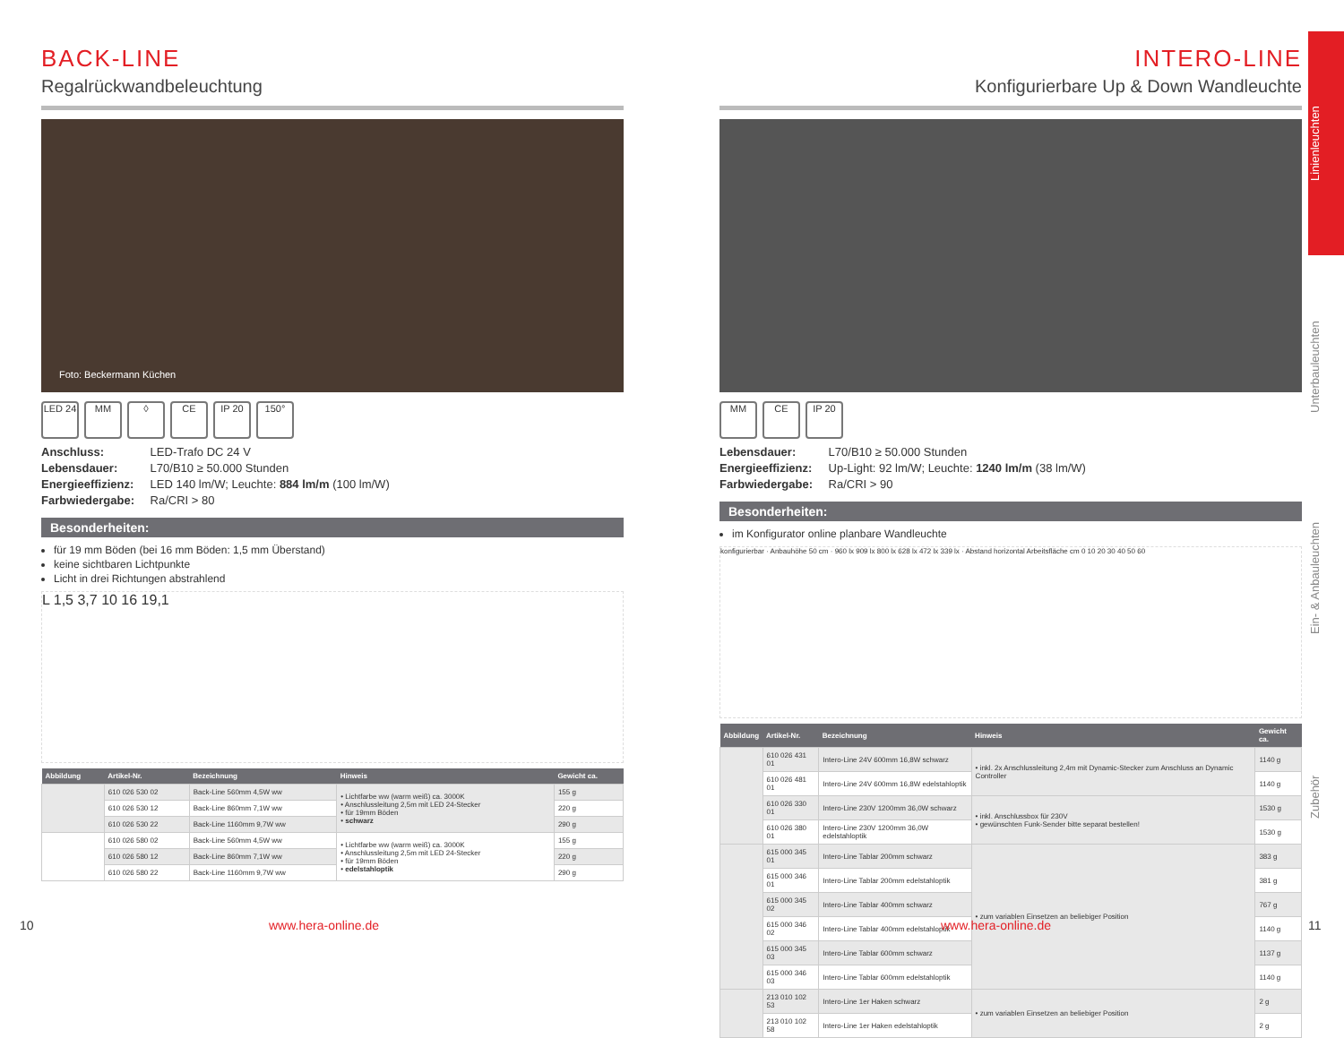BACK-LINE
Regalrückwandbeleuchtung
Foto: Beckermann Küchen
LED 24
MM ◊ CE IP 20 150°
Anschluss: LED-Trafo DC 24 V
Lebensdauer: L70/B10 ≥ 50.000 Stunden
Energieeffizienz: LED 140 lm/W; Leuchte: 884 lm/m (100 lm/W)
Farbwiedergabe: Ra/CRI > 80
Besonderheiten:
für 19 mm Böden (bei 16 mm Böden: 1,5 mm Überstand)
keine sichtbaren Lichtpunkte
Licht in drei Richtungen abstrahlend
L 1,5 3,7 10 16 19,1
| Abbildung | Artikel-Nr. | Bezeichnung | Hinweis | Gewicht ca. |
| --- | --- | --- | --- | --- |
| | 610 026 530 02 | Back-Line 560mm 4,5W ww | • Lichtfarbe ww (warm weiß) ca. 3000K • Anschlussleitung 2,5m mit LED 24-Stecker • für 19mm Böden • schwarz | 155 g |
| | 610 026 530 12 | Back-Line 860mm 7,1W ww | | 220 g |
| | 610 026 530 22 | Back-Line 1160mm 9,7W ww | | 290 g |
| | 610 026 580 02 | Back-Line 560mm 4,5W ww | • Lichtfarbe ww (warm weiß) ca. 3000K • Anschlussleitung 2,5m mit LED 24-Stecker • für 19mm Böden • edelstahloptik | 155 g |
| | 610 026 580 12 | Back-Line 860mm 7,1W ww | | 220 g |
| | 610 026 580 22 | Back-Line 1160mm 9,7W ww | | 290 g |
10 www.hera-online.de
INTERO-LINE
Konfigurierbare Up & Down Wandleuchte
MM CE IP 20
Lebensdauer: L70/B10 ≥ 50.000 Stunden
Energieeffizienz: Up-Light: 92 lm/W; Leuchte: 1240 lm/m (38 lm/W)
Farbwiedergabe: Ra/CRI > 90
Besonderheiten:
im Konfigurator online planbare Wandleuchte
konfigurierbar · Anbauhöhe 50 cm · 960 lx 909 lx 800 lx 628 lx 472 lx 339 lx · Abstand horizontal Arbeitsfläche cm 0 10 20 30 40 50 60
| Abbildung | Artikel-Nr. | Bezeichnung | Hinweis | Gewicht ca. |
| --- | --- | --- | --- | --- |
| | 610 026 431 01 | Intero-Line 24V 600mm 16,8W schwarz | • inkl. 2x Anschlussleitung 2,4m mit Dynamic-Stecker zum Anschluss an Dynamic Controller | 1140 g |
| | 610 026 481 01 | Intero-Line 24V 600mm 16,8W edelstahloptik | | 1140 g |
| | 610 026 330 01 | Intero-Line 230V 1200mm 36,0W schwarz | • inkl. Anschlussbox für 230V • gewünschten Funk-Sender bitte separat bestellen! | 1530 g |
| | 610 026 380 01 | Intero-Line 230V 1200mm 36,0W edelstahloptik | | 1530 g |
| | 615 000 345 01 | Intero-Line Tablar 200mm schwarz | • zum variablen Einsetzen an beliebiger Position | 383 g |
| | 615 000 346 01 | Intero-Line Tablar 200mm edelstahloptik | | 381 g |
| | 615 000 345 02 | Intero-Line Tablar 400mm schwarz | | 767 g |
| | 615 000 346 02 | Intero-Line Tablar 400mm edelstahloptik | | 1140 g |
| | 615 000 345 03 | Intero-Line Tablar 600mm schwarz | | 1137 g |
| | 615 000 346 03 | Intero-Line Tablar 600mm edelstahloptik | | 1140 g |
| | 213 010 102 53 | Intero-Line 1er Haken schwarz | • zum variablen Einsetzen an beliebiger Position | 2 g |
| | 213 010 102 58 | Intero-Line 1er Haken edelstahloptik | | 2 g |
Linienleuchten
Unterbauleuchten
Ein- & Anbauleuchten
Zubehör
www.hera-online.de 11